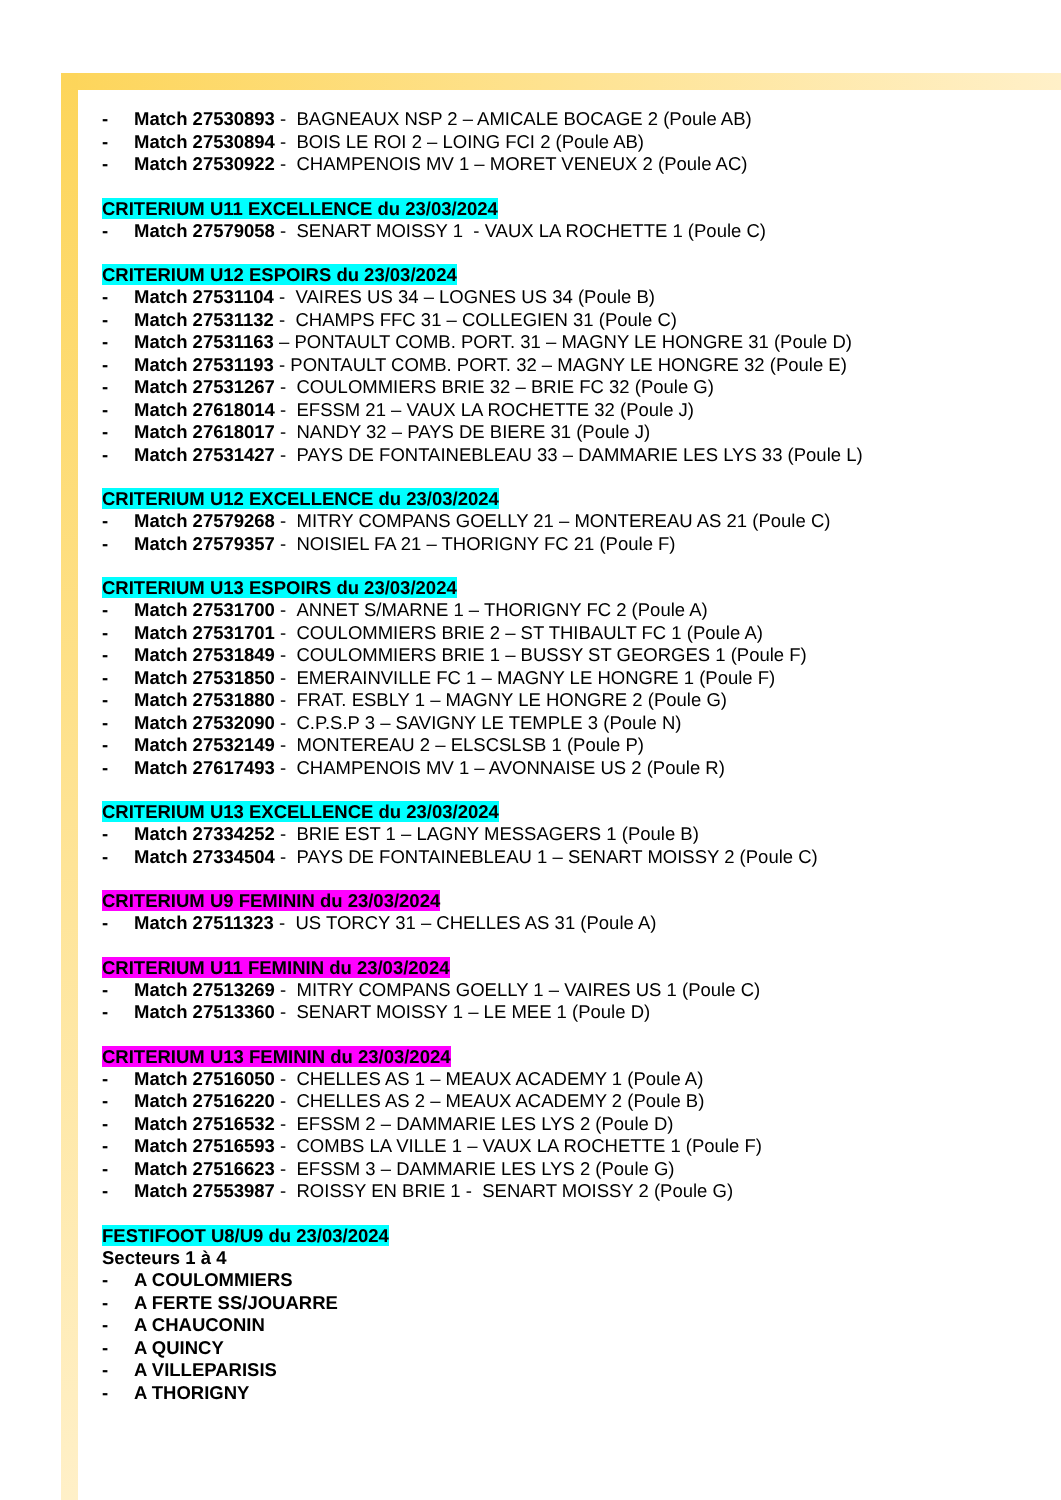- Match 27530893 - BAGNEAUX NSP 2 – AMICALE BOCAGE 2 (Poule AB)
- Match 27530894 - BOIS LE ROI 2 – LOING FCI 2 (Poule AB)
- Match 27530922 - CHAMPENOIS MV 1 – MORET VENEUX 2 (Poule AC)
CRITERIUM U11 EXCELLENCE du 23/03/2024
- Match 27579058 - SENART MOISSY 1 - VAUX LA ROCHETTE 1 (Poule C)
CRITERIUM U12 ESPOIRS du 23/03/2024
- Match 27531104 - VAIRES US 34 – LOGNES US 34 (Poule B)
- Match 27531132 - CHAMPS FFC 31 – COLLEGIEN 31 (Poule C)
- Match 27531163 – PONTAULT COMB. PORT. 31 – MAGNY LE HONGRE 31 (Poule D)
- Match 27531193 - PONTAULT COMB. PORT. 32 – MAGNY LE HONGRE 32 (Poule E)
- Match 27531267 - COULOMMIERS BRIE 32 – BRIE FC 32 (Poule G)
- Match 27618014 - EFSSM 21 – VAUX LA ROCHETTE 32 (Poule J)
- Match 27618017 - NANDY 32 – PAYS DE BIERE 31 (Poule J)
- Match 27531427 - PAYS DE FONTAINEBLEAU 33 – DAMMARIE LES LYS 33 (Poule L)
CRITERIUM U12 EXCELLENCE du 23/03/2024
- Match 27579268 - MITRY COMPANS GOELLY 21 – MONTEREAU AS 21 (Poule C)
- Match 27579357 - NOISIEL FA 21 – THORIGNY FC 21 (Poule F)
CRITERIUM U13 ESPOIRS du 23/03/2024
- Match 27531700 - ANNET S/MARNE 1 – THORIGNY FC 2 (Poule A)
- Match 27531701 - COULOMMIERS BRIE 2 – ST THIBAULT FC 1 (Poule A)
- Match 27531849 - COULOMMIERS BRIE 1 – BUSSY ST GEORGES 1 (Poule F)
- Match 27531850 - EMERAINVILLE FC 1 – MAGNY LE HONGRE 1 (Poule F)
- Match 27531880 - FRAT. ESBLY 1 – MAGNY LE HONGRE 2 (Poule G)
- Match 27532090 - C.P.S.P 3 – SAVIGNY LE TEMPLE 3 (Poule N)
- Match 27532149 - MONTEREAU 2 – ELSCSLSB 1 (Poule P)
- Match 27617493 - CHAMPENOIS MV 1 – AVONNAISE US 2 (Poule R)
CRITERIUM U13 EXCELLENCE du 23/03/2024
- Match 27334252 - BRIE EST 1 – LAGNY MESSAGERS 1 (Poule B)
- Match 27334504 - PAYS DE FONTAINEBLEAU 1 – SENART MOISSY 2 (Poule C)
CRITERIUM U9 FEMININ du 23/03/2024
- Match 27511323 - US TORCY 31 – CHELLES AS 31 (Poule A)
CRITERIUM U11 FEMININ du 23/03/2024
- Match 27513269 - MITRY COMPANS GOELLY 1 – VAIRES US 1 (Poule C)
- Match 27513360 - SENART MOISSY 1 – LE MEE 1 (Poule D)
CRITERIUM U13 FEMININ du 23/03/2024
- Match 27516050 - CHELLES AS 1 – MEAUX ACADEMY 1 (Poule A)
- Match 27516220 - CHELLES AS 2 – MEAUX ACADEMY 2 (Poule B)
- Match 27516532 - EFSSM 2 – DAMMARIE LES LYS 2 (Poule D)
- Match 27516593 - COMBS LA VILLE 1 – VAUX LA ROCHETTE 1 (Poule F)
- Match 27516623 - EFSSM 3 – DAMMARIE LES LYS 2 (Poule G)
- Match 27553987 - ROISSY EN BRIE 1 - SENART MOISSY 2 (Poule G)
FESTIFOOT U8/U9 du 23/03/2024
Secteurs 1 à 4
- A COULOMMIERS
- A FERTE SS/JOUARRE
- A CHAUCONIN
- A QUINCY
- A VILLEPARISIS
- A THORIGNY